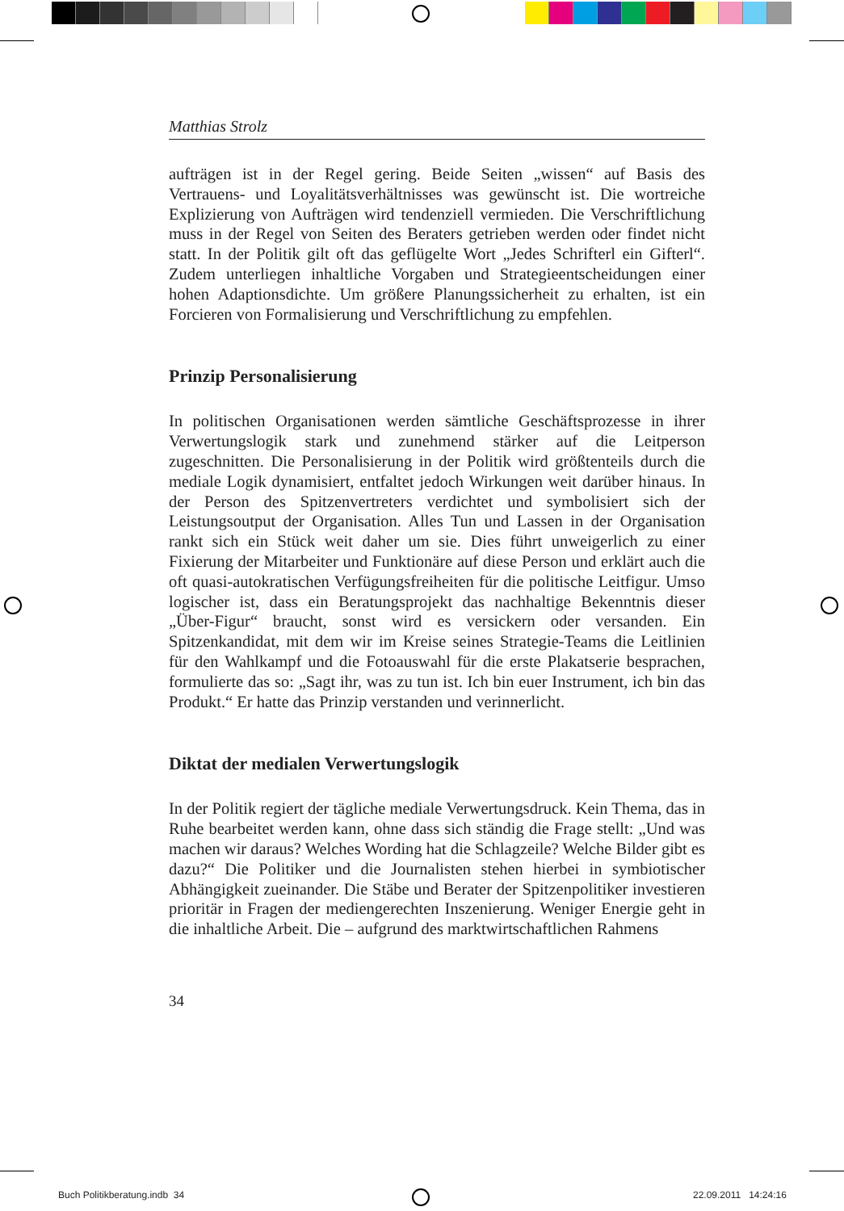Matthias Strolz
aufträgen ist in der Regel gering. Beide Seiten „wissen“ auf Basis des Vertrauens- und Loyalitätsverhältnisses was gewünscht ist. Die wortreiche Explizierung von Aufträgen wird tendenziell vermieden. Die Verschriftlichung muss in der Regel von Seiten des Beraters getrieben werden oder findet nicht statt. In der Politik gilt oft das geflügelte Wort „Jedes Schrifterl ein Gifterl“. Zudem unterliegen inhaltliche Vorgaben und Strategieentscheidungen einer hohen Adaptionsdichte. Um größere Planungssicherheit zu erhalten, ist ein Forcieren von Formalisierung und Verschriftlichung zu empfehlen.
Prinzip Personalisierung
In politischen Organisationen werden sämtliche Geschäftsprozesse in ihrer Verwertungslogik stark und zunehmend stärker auf die Leitperson zugeschnitten. Die Personalisierung in der Politik wird größtenteils durch die mediale Logik dynamisiert, entfaltet jedoch Wirkungen weit darüber hinaus. In der Person des Spitzenvertreters verdichtet und symbolisiert sich der Leistungsoutput der Organisation. Alles Tun und Lassen in der Organisation rankt sich ein Stück weit daher um sie. Dies führt unweigerlich zu einer Fixierung der Mitarbeiter und Funktionäre auf diese Person und erklärt auch die oft quasi-autokratischen Verfügungsfreiheiten für die politische Leitfigur. Umso logischer ist, dass ein Beratungsprojekt das nachhaltige Bekenntnis dieser „Über-Figur“ braucht, sonst wird es versickern oder versanden. Ein Spitzenkandidat, mit dem wir im Kreise seines Strategie-Teams die Leitlinien für den Wahlkampf und die Fotoauswahl für die erste Plakatserie besprachen, formulierte das so: „Sagt ihr, was zu tun ist. Ich bin euer Instrument, ich bin das Produkt.“ Er hatte das Prinzip verstanden und verinnerlicht.
Diktat der medialen Verwertungslogik
In der Politik regiert der tägliche mediale Verwertungsdruck. Kein Thema, das in Ruhe bearbeitet werden kann, ohne dass sich ständig die Frage stellt: „Und was machen wir daraus? Welches Wording hat die Schlagzeile? Welche Bilder gibt es dazu?“ Die Politiker und die Journalisten stehen hierbei in symbiotischer Abhängigkeit zueinander. Die Stäbe und Berater der Spitzenpolitiker investieren prioritär in Fragen der mediengerechten Inszenierung. Weniger Energie geht in die inhaltliche Arbeit. Die – aufgrund des marktwirtschaftlichen Rahmens
34
Buch Politikberatung.indb 34 22.09.2011 14:24:16